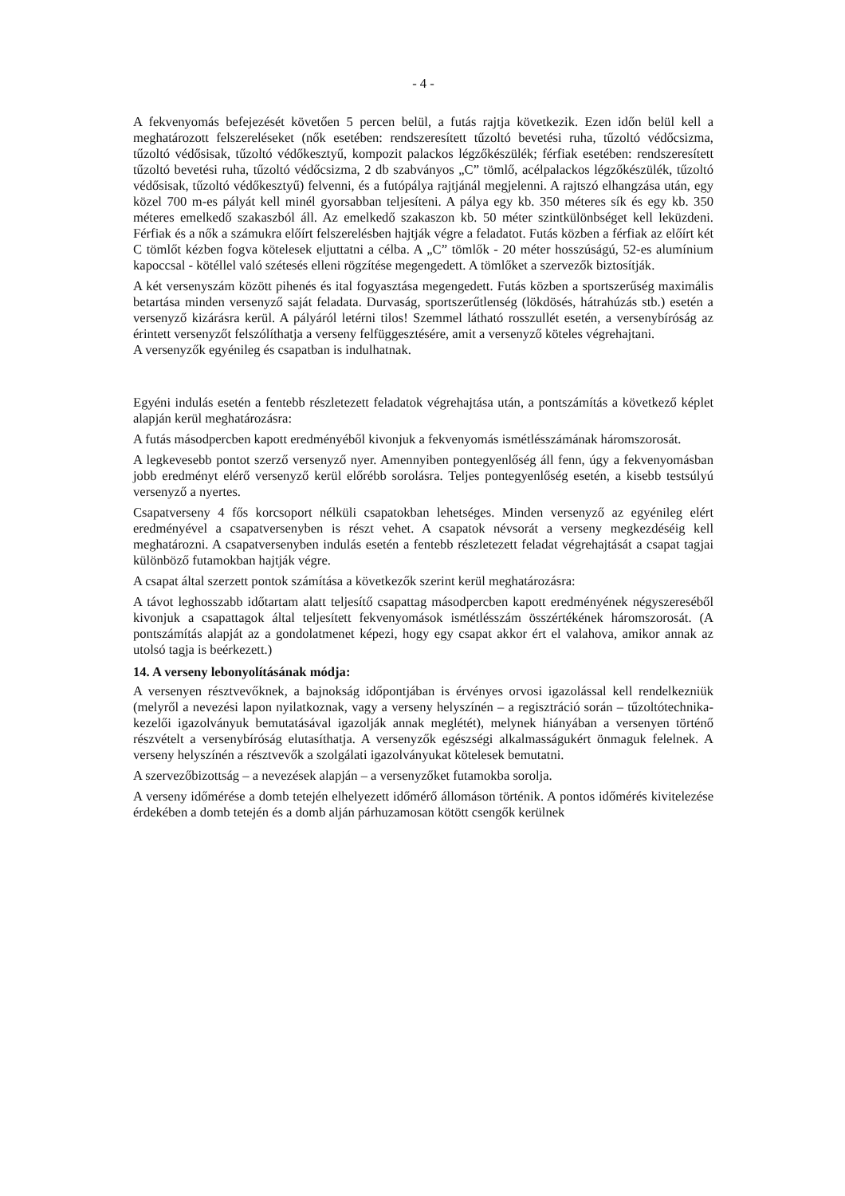- 4 -
A fekvenyomás befejezését követően 5 percen belül, a futás rajtja következik. Ezen időn belül kell a meghatározott felszereléseket (nők esetében: rendszeresített tűzoltó bevetési ruha, tűzoltó védőcsizma, tűzoltó védősisak, tűzoltó védőkesztyű, kompozit palackos légzőkészülék; férfiak esetében: rendszeresített tűzoltó bevetési ruha, tűzoltó védőcsizma, 2 db szabványos „C” tömlő, acélpalackos légzőkészülék, tűzoltó védősisak, tűzoltó védőkesztyű) felvenni, és a futópálya rajtjánál megjelenni. A rajtszó elhangzása után, egy közel 700 m-es pályát kell minél gyorsabban teljesíteni. A pálya egy kb. 350 méteres sík és egy kb. 350 méteres emelkedő szakaszból áll. Az emelkedő szakaszon kb. 50 méter szintkülönbséget kell leküzdeni. Férfiak és a nők a számukra előírt felszerelésben hajtják végre a feladatot. Futás közben a férfiak az előírt két C tömlőt kézben fogva kötelesek eljuttatni a célba. A „C” tömlők - 20 méter hosszúságú, 52-es alumínium kapoccsal - kötéllel való szétesés elleni rögzítése megengedett. A tömlőket a szervezők biztosítják.
A két versenyszám között pihenés és ital fogyasztása megengedett. Futás közben a sportszerűség maximális betartása minden versenyző saját feladata. Durvaság, sportszerűtlenség (lökdösés, hátrahúzás stb.) esetén a versenyző kizárásra kerül. A pályáról letérni tilos! Szemmel látható rosszullét esetén, a versenybíróság az érintett versenyzőt felszólíthatja a verseny felfüggesztésére, amit a versenyző köteles végrehajtani.
A versenyzők egyénileg és csapatban is indulhatnak.
Egyéni indulás esetén a fentebb részletezett feladatok végrehajtása után, a pontszámítás a következő képlet alapján kerül meghatározásra:
A futás másodpercben kapott eredményéből kivonjuk a fekvenyomás ismétlésszámának háromszorosát.
A legkevesebb pontot szerző versenyző nyer. Amennyiben pontegyenlőség áll fenn, úgy a fekvenyomásban jobb eredményt elérő versenyző kerül előrébb sorolásra. Teljes pontegyenlőség esetén, a kisebb testsúlyú versenyző a nyertes.
Csapatverseny 4 fős korcsoport nélküli csapatokban lehetséges. Minden versenyző az egyénileg elért eredményével a csapatversenyben is részt vehet. A csapatok névsorát a verseny megkezdéséig kell meghatározni. A csapatversenyben indulás esetén a fentebb részletezett feladat végrehajtását a csapat tagjai különböző futamokban hajtják végre.
A csapat által szerzett pontok számítása a következők szerint kerül meghatározásra:
A távot leghosszabb időtartam alatt teljesítő csapattag másodpercben kapott eredményének négyszereséből kivonjuk a csapattagok által teljesített fekvenyomások ismétlésszám összértékének háromszorosát. (A pontszámítás alapját az a gondolatmenet képezi, hogy egy csapat akkor ért el valahova, amikor annak az utolsó tagja is beérkezett.)
14. A verseny lebonyolításának módja:
A versenyen résztvevőknek, a bajnokság időpontjában is érvényes orvosi igazolással kell rendelkezniük (melyről a nevezési lapon nyilatkoznak, vagy a verseny helyszínén – a regisztráció során – tűzoltótechnika-kezelői igazolványuk bemutatásával igazolják annak meglétét), melynek hiányában a versenyen történő részvételt a versenybíróság elutasíthatja. A versenyzők egészségi alkalmasságukért önmaguk felelnek. A verseny helyszínén a résztvevők a szolgálati igazolványukat kötelesek bemutatni.
A szervezőbizottság – a nevezések alapján – a versenyzőket futamokba sorolja.
A verseny időmérése a domb tetején elhelyezett időmérő állomáson történik. A pontos időmérés kivitelezése érdekében a domb tetején és a domb alján párhuzamosan kötött csengők kerülnek